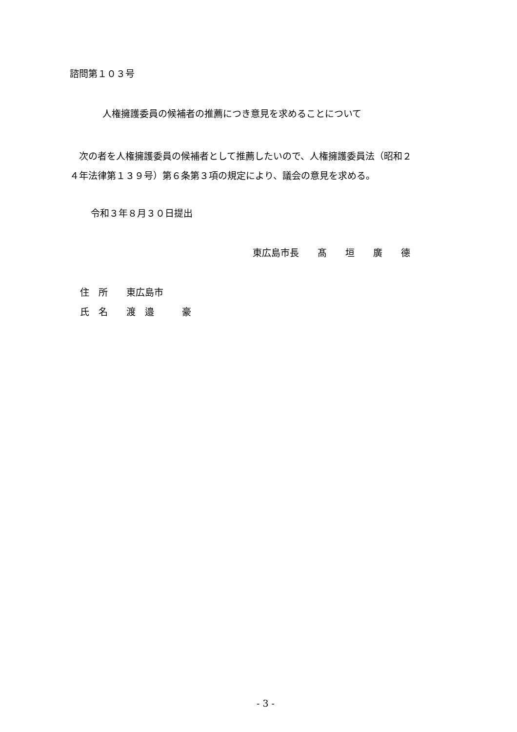諮問第１０３号
人権擁護委員の候補者の推薦につき意見を求めることについて
　次の者を人権擁護委員の候補者として推薦したいので、人権擁護委員法（昭和２ ４年法律第１３９号）第６条第３項の規定により、議会の意見を求める。
令和３年８月３０日提出
東広島市長　　髙　　垣　　廣　　德
住　所　　東広島市
氏　名　　渡　邉　　　豪
- 3 -